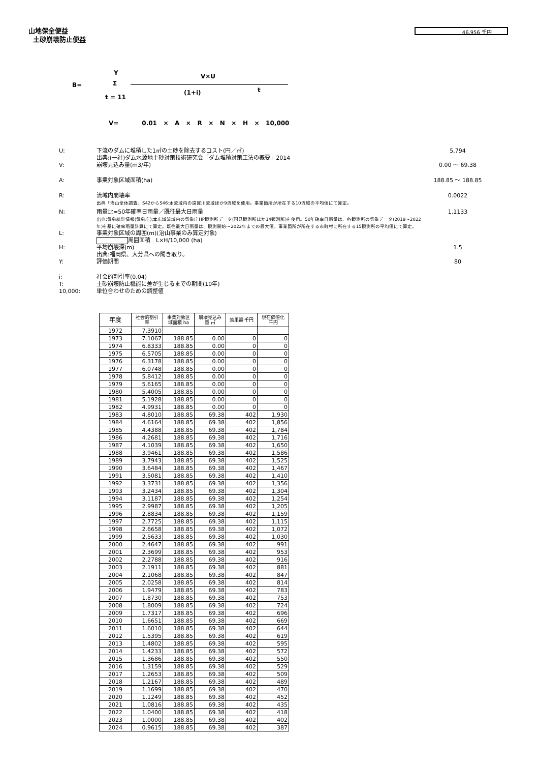山地保全便益
土砂崩壊防止便益
46,956 千円
Y V×U
B= Σ
(1+i) t
t = 11
V= 0.01 × A × R × N × H × 10,000
U: 下流のダムに堆積した1㎥の土砂を除去するコスト(円／㎥)
出典:(一社)ダム水源地土砂対策技術研究会「ダム堆積対策工法の概要」2014 5,794
V: 崩壊見込み量(m3/年) 0.00 ～ 69.38
A: 事業対象区域面積(ha) 188.85 ～ 188.85
R: 流域内崩壊率
出典「治山全体調査」S42からS46:本流域内の遠賀川流域ほか9流域を使用。事業箇所が所在する10流域の平均値にて算定。 0.0022
N: 雨量比=50年確率日雨量／既往最大日雨量
出典:気象統計情報(気象庁):本広域流域内の気象庁HP観測所データ(国見観測所ほか14観測所)を使用。50年確率日雨量は、各観測所の気象データ(2018～2022年)を基に確率雨量計算にて算定。既往最大日雨量は、観測開始～2022年までの最大値。事業箇所が所在する市町村に所在する15観測所の平均値にて算定。 1.1133
L: 事業対象区域の周囲(m)(治山事業のみ算定対象)
周囲面積　L×H/10,000 (ha)
H: 平均崩壊深(m)
出典:福岡県、大分県への聞き取り。 1.5
Y: 評価期間 80
i: 社会的割引率(0.04)
T: 土砂崩壊防止機能に差が生じるまでの期間(10年)
10,000: 単位合わせのための調整値
| 年度 | 社会的割引 率 | 事業対象区 域面積 ha | 崩壊見込み 量 ㎥ | 効果額 千円 | 現在価値化 千円 |
| --- | --- | --- | --- | --- | --- |
| 1972 | 7.3910 | | | | |
| 1973 | 7.1067 | 188.85 | 0.00 | 0 | 0 |
| 1974 | 6.8333 | 188.85 | 0.00 | 0 | 0 |
| 1975 | 6.5705 | 188.85 | 0.00 | 0 | 0 |
| 1976 | 6.3178 | 188.85 | 0.00 | 0 | 0 |
| 1977 | 6.0748 | 188.85 | 0.00 | 0 | 0 |
| 1978 | 5.8412 | 188.85 | 0.00 | 0 | 0 |
| 1979 | 5.6165 | 188.85 | 0.00 | 0 | 0 |
| 1980 | 5.4005 | 188.85 | 0.00 | 0 | 0 |
| 1981 | 5.1928 | 188.85 | 0.00 | 0 | 0 |
| 1982 | 4.9931 | 188.85 | 0.00 | 0 | 0 |
| 1983 | 4.8010 | 188.85 | 69.38 | 402 | 1,930 |
| 1984 | 4.6164 | 188.85 | 69.38 | 402 | 1,856 |
| 1985 | 4.4388 | 188.85 | 69.38 | 402 | 1,784 |
| 1986 | 4.2681 | 188.85 | 69.38 | 402 | 1,716 |
| 1987 | 4.1039 | 188.85 | 69.38 | 402 | 1,650 |
| 1988 | 3.9461 | 188.85 | 69.38 | 402 | 1,586 |
| 1989 | 3.7943 | 188.85 | 69.38 | 402 | 1,525 |
| 1990 | 3.6484 | 188.85 | 69.38 | 402 | 1,467 |
| 1991 | 3.5081 | 188.85 | 69.38 | 402 | 1,410 |
| 1992 | 3.3731 | 188.85 | 69.38 | 402 | 1,356 |
| 1993 | 3.2434 | 188.85 | 69.38 | 402 | 1,304 |
| 1994 | 3.1187 | 188.85 | 69.38 | 402 | 1,254 |
| 1995 | 2.9987 | 188.85 | 69.38 | 402 | 1,205 |
| 1996 | 2.8834 | 188.85 | 69.38 | 402 | 1,159 |
| 1997 | 2.7725 | 188.85 | 69.38 | 402 | 1,115 |
| 1998 | 2.6658 | 188.85 | 69.38 | 402 | 1,072 |
| 1999 | 2.5633 | 188.85 | 69.38 | 402 | 1,030 |
| 2000 | 2.4647 | 188.85 | 69.38 | 402 | 991 |
| 2001 | 2.3699 | 188.85 | 69.38 | 402 | 953 |
| 2002 | 2.2788 | 188.85 | 69.38 | 402 | 916 |
| 2003 | 2.1911 | 188.85 | 69.38 | 402 | 881 |
| 2004 | 2.1068 | 188.85 | 69.38 | 402 | 847 |
| 2005 | 2.0258 | 188.85 | 69.38 | 402 | 814 |
| 2006 | 1.9479 | 188.85 | 69.38 | 402 | 783 |
| 2007 | 1.8730 | 188.85 | 69.38 | 402 | 753 |
| 2008 | 1.8009 | 188.85 | 69.38 | 402 | 724 |
| 2009 | 1.7317 | 188.85 | 69.38 | 402 | 696 |
| 2010 | 1.6651 | 188.85 | 69.38 | 402 | 669 |
| 2011 | 1.6010 | 188.85 | 69.38 | 402 | 644 |
| 2012 | 1.5395 | 188.85 | 69.38 | 402 | 619 |
| 2013 | 1.4802 | 188.85 | 69.38 | 402 | 595 |
| 2014 | 1.4233 | 188.85 | 69.38 | 402 | 572 |
| 2015 | 1.3686 | 188.85 | 69.38 | 402 | 550 |
| 2016 | 1.3159 | 188.85 | 69.38 | 402 | 529 |
| 2017 | 1.2653 | 188.85 | 69.38 | 402 | 509 |
| 2018 | 1.2167 | 188.85 | 69.38 | 402 | 489 |
| 2019 | 1.1699 | 188.85 | 69.38 | 402 | 470 |
| 2020 | 1.1249 | 188.85 | 69.38 | 402 | 452 |
| 2021 | 1.0816 | 188.85 | 69.38 | 402 | 435 |
| 2022 | 1.0400 | 188.85 | 69.38 | 402 | 418 |
| 2023 | 1.0000 | 188.85 | 69.38 | 402 | 402 |
| 2024 | 0.9615 | 188.85 | 69.38 | 402 | 387 |